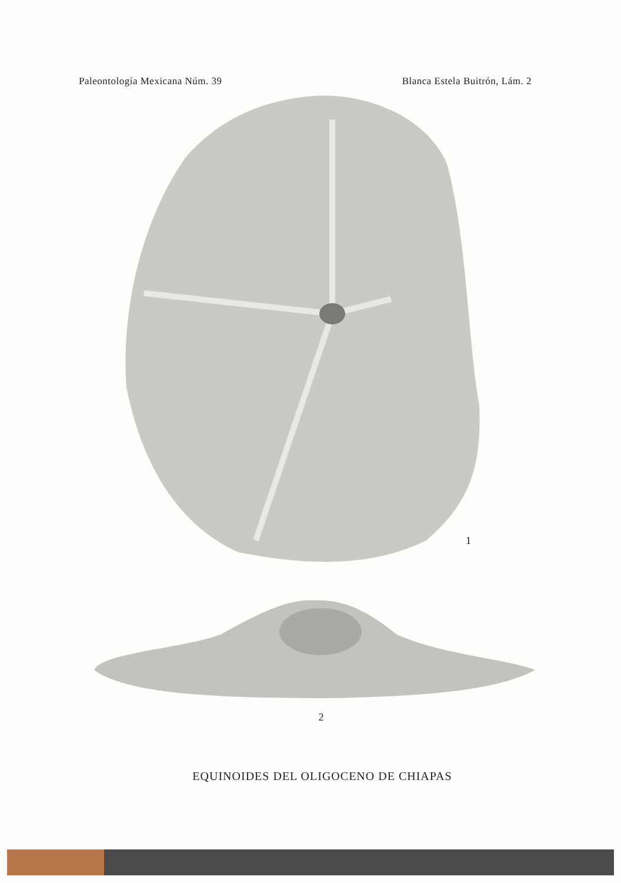Paleontología Mexicana Núm. 39 Blanca Estela Buitrón, Lám. 2
1
2
EQUINOIDES DEL OLIGOCENO DE CHIAPAS